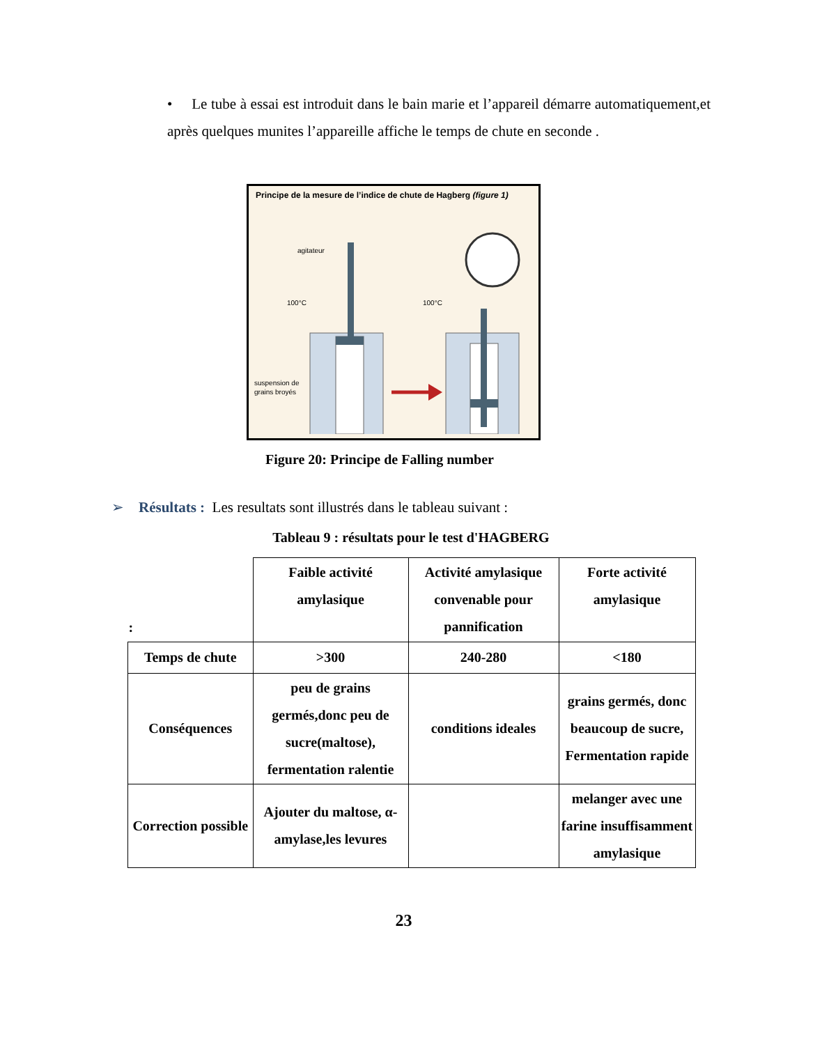• Le tube à essai est introduit dans le bain marie et l’appareil démarre automatiquement,et après quelques munites l’appareille affiche le temps de chute en seconde .
Principe de la mesure de l’indice de chute de Hagberg (figure 1)
agitateur
100°C
100°C
suspension de
grains broyés
Figure 20: Principe de Falling number
➢ Résultats : Les resultats sont illustrés dans le tableau suivant :
Tableau 9 : résultats pour le test d'HAGBERG
| : | Faible activité amylasique | Activité amylasique convenable pour pannification | Forte activité amylasique |
| Temps de chute | >300 | 240-280 | <180 |
| Conséquences | peu de grains germés,donc peu de sucre(maltose), fermentation ralentie | conditions ideales | grains germés, donc beaucoup de sucre, Fermentation rapide |
| Correction possible | Ajouter du maltose, α-amylase,les levures | | melanger avec une farine insuffisamment amylasique |
23